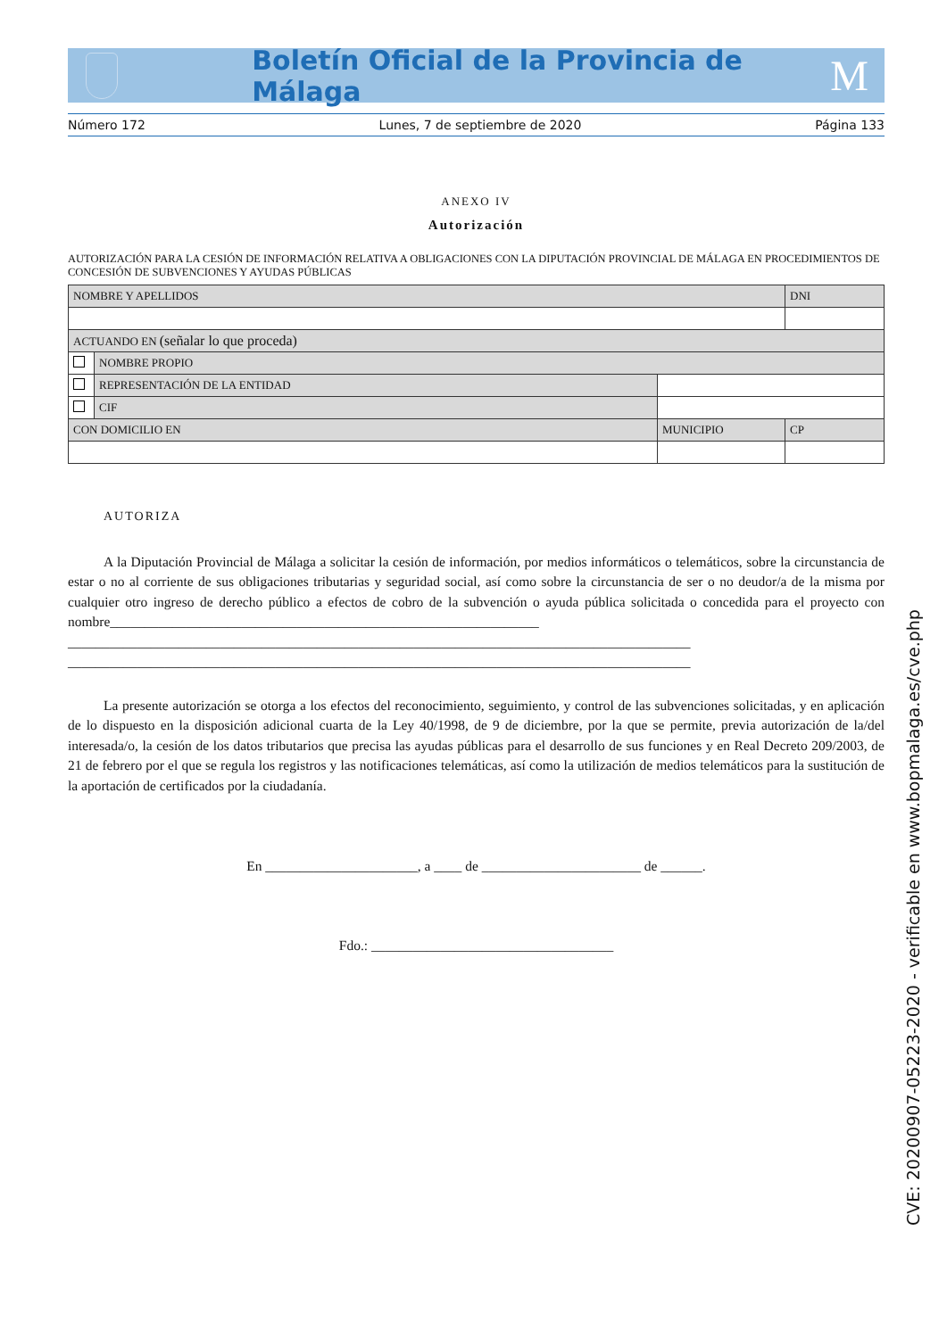Boletín Oficial de la Provincia de Málaga M
Número 172 Lunes, 7 de septiembre de 2020 Página 133
ANEXO IV
Autorización
AUTORIZACIÓN PARA LA CESIÓN DE INFORMACIÓN RELATIVA A OBLIGACIONES CON LA DIPUTACIÓN PROVINCIAL DE MÁLAGA EN PROCEDIMIENTOS DE CONCESIÓN DE SUBVENCIONES Y AYUDAS PÚBLICAS
| NOMBRE Y APELLIDOS | | | DNI |
| ACTUANDO EN (señalar lo que proceda) | | | |
| | NOMBRE PROPIO | | |
| | REPRESENTACIÓN DE LA ENTIDAD | | |
| | CIF | | |
| CON DOMICILIO EN | | MUNICIPIO | CP |
AUTORIZA
A la Diputación Provincial de Málaga a solicitar la cesión de información, por medios informáticos o telemáticos, sobre la circunstancia de estar o no al corriente de sus obligaciones tributarias y seguridad social, así como sobre la circunstancia de ser o no deudor/a de la misma por cualquier otro ingreso de derecho público a efectos de cobro de la subvención o ayuda pública solicitada o concedida para el proyecto con nombre______________________________________________________________
__________________________________________________________________________________________
__________________________________________________________________________________________
La presente autorización se otorga a los efectos del reconocimiento, seguimiento, y control de las subvenciones solicitadas, y en aplicación de lo dispuesto en la disposición adicional cuarta de la Ley 40/1998, de 9 de diciembre, por la que se permite, previa autorización de la/del interesada/o, la cesión de los datos tributarios que precisa las ayudas públicas para el desarrollo de sus funciones y en Real Decreto 209/2003, de 21 de febrero por el que se regula los registros y las notificaciones telemáticas, así como la utilización de medios telemáticos para la sustitución de la aportación de certificados por la ciudadanía.
En ______________________, a ____ de _______________________ de ______.
Fdo.: ___________________________________
CVE: 20200907-05223-2020 - verificable en www.bopmalaga.es/cve.php